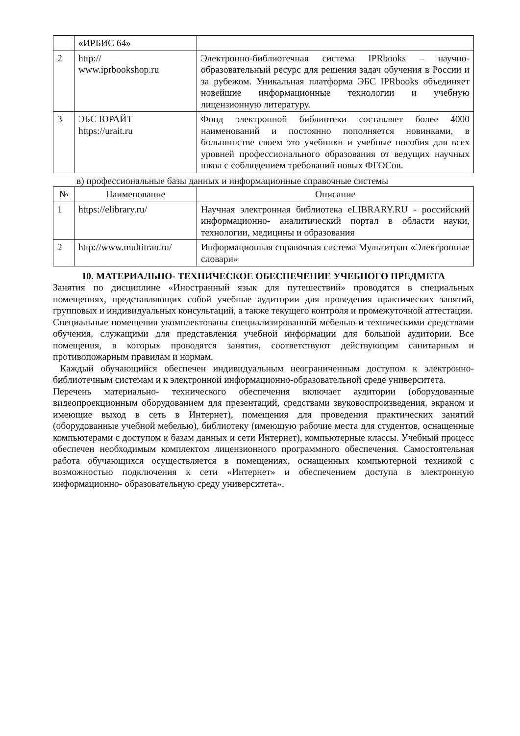| | «ИРБИС 64» | |
| 2 | http:// www.iprbookshop.ru | Электронно-библиотечная система IPRbooks – научно-образовательный ресурс для решения задач обучения в России и за рубежом. Уникальная платформа ЭБС IPRbooks объединяет новейшие информационные технологии и учебную лицензионную литературу. |
| 3 | ЭБС ЮРАЙТ https://urait.ru | Фонд электронной библиотеки составляет более 4000 наименований и постоянно пополняется новинками, в большинстве своем это учебники и учебные пособия для всех уровней профессионального образования от ведущих научных школ с соблюдением требований новых ФГОСов. |
в) профессиональные базы данных и информационные справочные системы
| № | Наименование | Описание |
| --- | --- | --- |
| 1 | https://elibrary.ru/ | Научная электронная библиотека eLIBRARY.RU - российский информационно- аналитический портал в области науки, технологии, медицины и образования |
| 2 | http://www.multitran.ru/ | Информационная справочная система Мультитран «Электронные словари» |
10. МАТЕРИАЛЬНО- ТЕХНИЧЕСКОЕ ОБЕСПЕЧЕНИЕ УЧЕБНОГО ПРЕДМЕТА
Занятия по дисциплине «Иностранный язык для путешествий» проводятся в специальных помещениях, представляющих собой учебные аудитории для проведения практических занятий, групповых и индивидуальных консультаций, а также текущего контроля и промежуточной аттестации.
Специальные помещения укомплектованы специализированной мебелью и техническими средствами обучения, служащими для представления учебной информации для большой аудитории. Все помещения, в которых проводятся занятия, соответствуют действующим санитарным и противопожарным правилам и нормам.
Каждый обучающийся обеспечен индивидуальным неограниченным доступом к электронно- библиотечным системам и к электронной информационно-образовательной среде университета.
Перечень материально- технического обеспечения включает аудитории (оборудованные видеопроекционным оборудованием для презентаций, средствами звуковоспроизведения, экраном и имеющие выход в сеть в Интернет), помещения для проведения практических занятий (оборудованные учебной мебелью), библиотеку (имеющую рабочие места для студентов, оснащенные компьютерами с доступом к базам данных и сети Интернет), компьютерные классы. Учебный процесс обеспечен необходимым комплектом лицензионного программного обеспечения. Самостоятельная работа обучающихся осуществляется в помещениях, оснащенных компьютерной техникой с возможностью подключения к сети «Интернет» и обеспечением доступа в электронную информационно- образовательную среду университета».